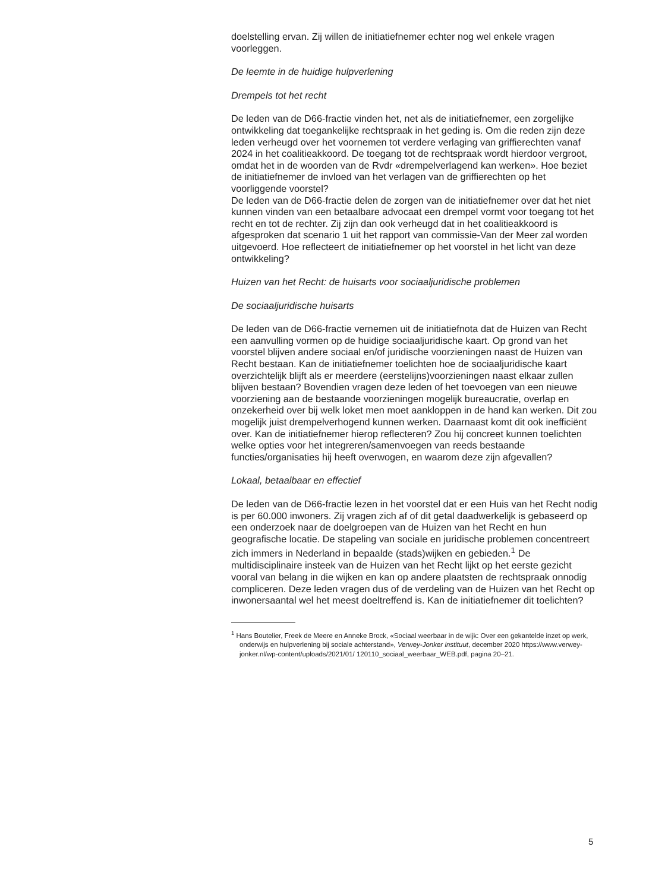doelstelling ervan. Zij willen de initiatiefnemer echter nog wel enkele vragen voorleggen.
De leemte in de huidige hulpverlening
Drempels tot het recht
De leden van de D66-fractie vinden het, net als de initiatiefnemer, een zorgelijke ontwikkeling dat toegankelijke rechtspraak in het geding is. Om die reden zijn deze leden verheugd over het voornemen tot verdere verlaging van griffierechten vanaf 2024 in het coalitieakkoord. De toegang tot de rechtspraak wordt hierdoor vergroot, omdat het in de woorden van de Rvdr «drempelverlagend kan werken». Hoe beziet de initiatiefnemer de invloed van het verlagen van de griffierechten op het voorliggende voorstel?
De leden van de D66-fractie delen de zorgen van de initiatiefnemer over dat het niet kunnen vinden van een betaalbare advocaat een drempel vormt voor toegang tot het recht en tot de rechter. Zij zijn dan ook verheugd dat in het coalitieakkoord is afgesproken dat scenario 1 uit het rapport van commissie-Van der Meer zal worden uitgevoerd. Hoe reflecteert de initiatiefnemer op het voorstel in het licht van deze ontwikkeling?
Huizen van het Recht: de huisarts voor sociaaljuridische problemen
De sociaaljuridische huisarts
De leden van de D66-fractie vernemen uit de initiatiefnota dat de Huizen van Recht een aanvulling vormen op de huidige sociaaljuridische kaart. Op grond van het voorstel blijven andere sociaal en/of juridische voorzieningen naast de Huizen van Recht bestaan. Kan de initiatiefnemer toelichten hoe de sociaaljuridische kaart overzichtelijk blijft als er meerdere (eerstelijns)voorzieningen naast elkaar zullen blijven bestaan? Bovendien vragen deze leden of het toevoegen van een nieuwe voorziening aan de bestaande voorzieningen mogelijk bureaucratie, overlap en onzekerheid over bij welk loket men moet aankloppen in de hand kan werken. Dit zou mogelijk juist drempelverhogend kunnen werken. Daarnaast komt dit ook inefficiënt over. Kan de initiatiefnemer hierop reflecteren? Zou hij concreet kunnen toelichten welke opties voor het integreren/samenvoegen van reeds bestaande functies/organisaties hij heeft overwogen, en waarom deze zijn afgevallen?
Lokaal, betaalbaar en effectief
De leden van de D66-fractie lezen in het voorstel dat er een Huis van het Recht nodig is per 60.000 inwoners. Zij vragen zich af of dit getal daadwerkelijk is gebaseerd op een onderzoek naar de doelgroepen van de Huizen van het Recht en hun geografische locatie. De stapeling van sociale en juridische problemen concentreert zich immers in Nederland in bepaalde (stads)wijken en gebieden.<sup>1</sup> De multidisciplinaire insteek van de Huizen van het Recht lijkt op het eerste gezicht vooral van belang in die wijken en kan op andere plaatsten de rechtspraak onnodig compliceren. Deze leden vragen dus of de verdeling van de Huizen van het Recht op inwonersaantal wel het meest doeltreffend is. Kan de initiatiefnemer dit toelichten?
<sup>1</sup> Hans Boutelier, Freek de Meere en Anneke Brock, «Sociaal weerbaar in de wijk: Over een gekantelde inzet op werk, onderwijs en hulpverlening bij sociale achterstand», Verwey-Jonker instituut, december 2020 https://www.verwey-jonker.nl/wp-content/uploads/2021/01/ 120110_sociaal_weerbaar_WEB.pdf, pagina 20–21.
5